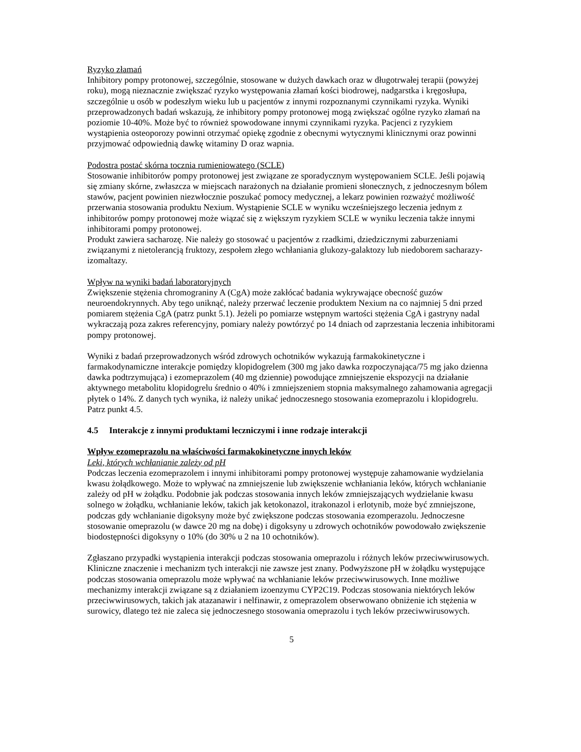Ryzyko złamań
Inhibitory pompy protonowej, szczególnie, stosowane w dużych dawkach oraz w długotrwałej terapii (powyżej roku), mogą nieznacznie zwiększać ryzyko występowania złamań kości biodrowej, nadgarstka i kręgosłupa, szczególnie u osób w podeszłym wieku lub u pacjentów z innymi rozpoznanymi czynnikami ryzyka. Wyniki przeprowadzonych badań wskazują, że inhibitory pompy protonowej mogą zwiększać ogólne ryzyko złamań na poziomie 10-40%. Może być to również spowodowane innymi czynnikami ryzyka. Pacjenci z ryzykiem wystąpienia osteoporozy powinni otrzymać opiekę zgodnie z obecnymi wytycznymi klinicznymi oraz powinni przyjmować odpowiednią dawkę witaminy D oraz wapnia.
Podostra postać skórna tocznia rumieniowatego (SCLE)
Stosowanie inhibitorów pompy protonowej jest związane ze sporadycznym występowaniem SCLE. Jeśli pojawią się zmiany skórne, zwłaszcza w miejscach narażonych na działanie promieni słonecznych, z jednoczesnym bólem stawów, pacjent powinien niezwłocznie poszukać pomocy medycznej, a lekarz powinien rozważyć możliwość przerwania stosowania produktu Nexium. Wystąpienie SCLE w wyniku wcześniejszego leczenia jednym z inhibitorów pompy protonowej może wiązać się z większym ryzykiem SCLE w wyniku leczenia także innymi inhibitorami pompy protonowej.
Produkt zawiera sacharozę. Nie należy go stosować u pacjentów z rzadkimi, dziedzicznymi zaburzeniami związanymi z nietolerancją fruktozy, zespołem złego wchłaniania glukozy-galaktozy lub niedoborem sacharazy-izomaltazy.
Wpływ na wyniki badań laboratoryjnych
Zwiększenie stężenia chromograniny A (CgA) może zakłócać badania wykrywające obecność guzów neuroendokrynnych. Aby tego uniknąć, należy przerwać leczenie produktem Nexium na co najmniej 5 dni przed pomiarem stężenia CgA (patrz punkt 5.1). Jeżeli po pomiarze wstępnym wartości stężenia CgA i gastryny nadal wykraczają poza zakres referencyjny, pomiary należy powtórzyć po 14 dniach od zaprzestania leczenia inhibitorami pompy protonowej.
Wyniki z badań przeprowadzonych wśród zdrowych ochotników wykazują farmakokinetyczne i farmakodynamiczne interakcje pomiędzy klopidogrelem (300 mg jako dawka rozpoczynająca/75 mg jako dzienna dawka podtrzymująca) i ezomeprazolem (40 mg dziennie) powodujące zmniejszenie ekspozycji na działanie aktywnego metabolitu klopidogrelu średnio o 40% i zmniejszeniem stopnia maksymalnego zahamowania agregacji płytek o 14%. Z danych tych wynika, iż należy unikać jednoczesnego stosowania ezomeprazolu i klopidogrelu. Patrz punkt 4.5.
4.5 Interakcje z innymi produktami leczniczymi i inne rodzaje interakcji
Wpływ ezomeprazolu na właściwości farmakokinetyczne innych leków
Leki, których wchłanianie zależy od pH
Podczas leczenia ezomeprazolem i innymi inhibitorami pompy protonowej występuje zahamowanie wydzielania kwasu żołądkowego. Może to wpływać na zmniejszenie lub zwiększenie wchłaniania leków, których wchłanianie zależy od pH w żołądku. Podobnie jak podczas stosowania innych leków zmniejszających wydzielanie kwasu solnego w żołądku, wchłanianie leków, takich jak ketokonazol, itrakonazol i erlotynib, może być zmniejszone, podczas gdy wchłanianie digoksyny może być zwiększone podczas stosowania ezomperazolu. Jednoczesne stosowanie omeprazolu (w dawce 20 mg na dobę) i digoksyny u zdrowych ochotników powodowało zwiększenie biodostępności digoksyny o 10% (do 30% u 2 na 10 ochotników).
Zgłaszano przypadki wystąpienia interakcji podczas stosowania omeprazolu i różnych leków przeciwwirusowych. Kliniczne znaczenie i mechanizm tych interakcji nie zawsze jest znany. Podwyższone pH w żołądku występujące podczas stosowania omeprazolu może wpływać na wchłanianie leków przeciwwirusowych. Inne możliwe mechanizmy interakcji związane są z działaniem izoenzymu CYP2C19. Podczas stosowania niektórych leków przeciwwirusowych, takich jak atazanawir i nelfinawir, z omeprazolem obserwowano obniżenie ich stężenia w surowicy, dlatego też nie zaleca się jednoczesnego stosowania omeprazolu i tych leków przeciwwirusowych.
5